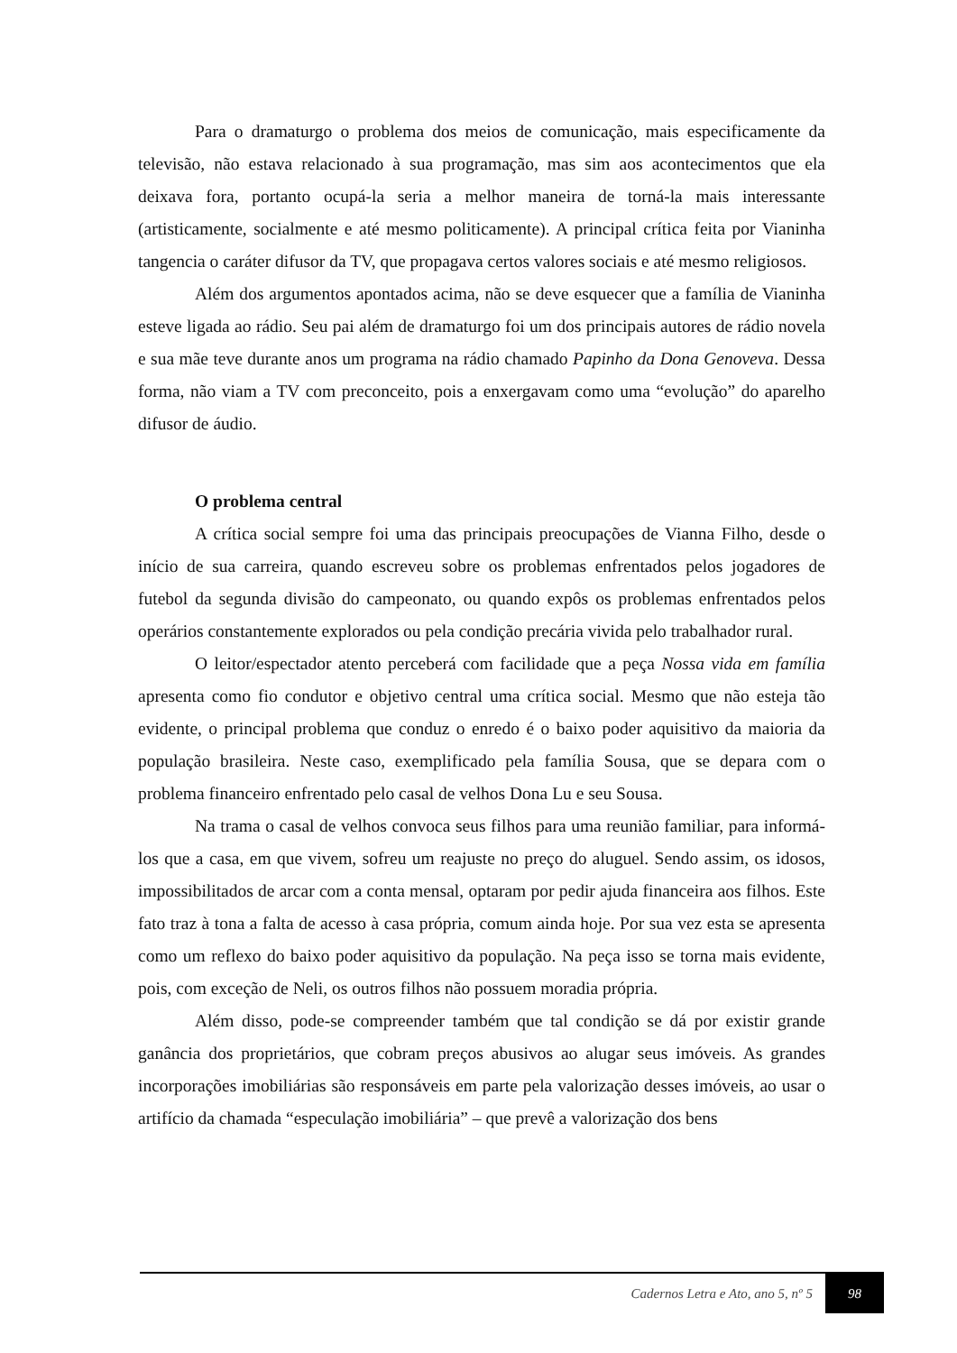Para o dramaturgo o problema dos meios de comunicação, mais especificamente da televisão, não estava relacionado à sua programação, mas sim aos acontecimentos que ela deixava fora, portanto ocupá-la seria a melhor maneira de torná-la mais interessante (artisticamente, socialmente e até mesmo politicamente). A principal crítica feita por Vianinha tangencia o caráter difusor da TV, que propagava certos valores sociais e até mesmo religiosos.
Além dos argumentos apontados acima, não se deve esquecer que a família de Vianinha esteve ligada ao rádio. Seu pai além de dramaturgo foi um dos principais autores de rádio novela e sua mãe teve durante anos um programa na rádio chamado Papinho da Dona Genoveva. Dessa forma, não viam a TV com preconceito, pois a enxergavam como uma “evolução” do aparelho difusor de áudio.
O problema central
A crítica social sempre foi uma das principais preocupações de Vianna Filho, desde o início de sua carreira, quando escreveu sobre os problemas enfrentados pelos jogadores de futebol da segunda divisão do campeonato, ou quando expôs os problemas enfrentados pelos operários constantemente explorados ou pela condição precária vivida pelo trabalhador rural.
O leitor/espectador atento perceberá com facilidade que a peça Nossa vida em família apresenta como fio condutor e objetivo central uma crítica social. Mesmo que não esteja tão evidente, o principal problema que conduz o enredo é o baixo poder aquisitivo da maioria da população brasileira. Neste caso, exemplificado pela família Sousa, que se depara com o problema financeiro enfrentado pelo casal de velhos Dona Lu e seu Sousa.
Na trama o casal de velhos convoca seus filhos para uma reunião familiar, para informá-los que a casa, em que vivem, sofreu um reajuste no preço do aluguel. Sendo assim, os idosos, impossibilitados de arcar com a conta mensal, optaram por pedir ajuda financeira aos filhos. Este fato traz à tona a falta de acesso à casa própria, comum ainda hoje. Por sua vez esta se apresenta como um reflexo do baixo poder aquisitivo da população. Na peça isso se torna mais evidente, pois, com exceção de Neli, os outros filhos não possuem moradia própria.
Além disso, pode-se compreender também que tal condição se dá por existir grande ganância dos proprietários, que cobram preços abusivos ao alugar seus imóveis. As grandes incorporações imobiliárias são responsáveis em parte pela valorização desses imóveis, ao usar o artifício da chamada “especulação imobiliária” – que prevê a valorização dos bens
Cadernos Letra e Ato, ano 5, nº 5
98